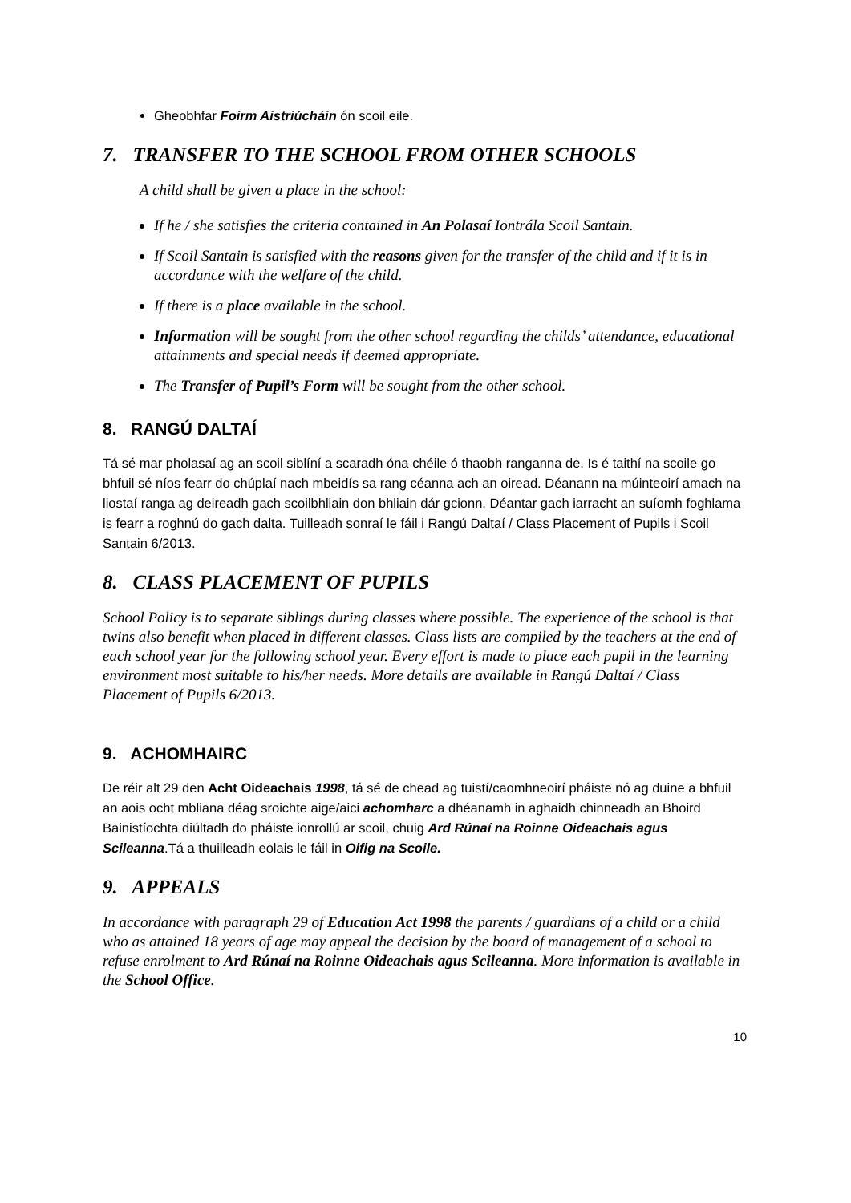Gheobhfar Foirm Aistriúcháin ón scoil eile.
7. TRANSFER TO THE SCHOOL FROM OTHER SCHOOLS
A child shall be given a place in the school:
If he / she satisfies the criteria contained in An Polasaí Iontrála Scoil Santain.
If Scoil Santain is satisfied with the reasons given for the transfer of the child and if it is in accordance with the welfare of the child.
If there is a place available in the school.
Information will be sought from the other school regarding the childs’ attendance, educational attainments and special needs if deemed appropriate.
The Transfer of Pupil’s Form will be sought from the other school.
8. RANGÚ DALTAÍ
Tá sé mar pholasaí ag an scoil siblíní a scaradh óna chéile ó thaobh ranganna de. Is é taithí na scoile go bhfuil sé níos fearr do chúplaí nach mbeidís sa rang céanna ach an oiread. Déanann na múinteoirí amach na liostaí ranga ag deireadh gach scoilbhliain don bhliain dár gcionn. Déantar gach iarracht an suíomh foghlama is fearr a roghnú do gach dalta. Tuilleadh sonraí le fáil i Rangú Daltaí / Class Placement of Pupils i Scoil Santain 6/2013.
8. CLASS PLACEMENT OF PUPILS
School Policy is to separate siblings during classes where possible. The experience of the school is that twins also benefit when placed in different classes. Class lists are compiled by the teachers at the end of each school year for the following school year. Every effort is made to place each pupil in the learning environment most suitable to his/her needs. More details are available in Rangú Daltaí / Class Placement of Pupils 6/2013.
9. ACHOMHAIRC
De réir alt 29 den Acht Oideachais 1998, tá sé de chead ag tuistí/caomhneoirí pháiste nó ag duine a bhfuil an aois ocht mbliana déag sroichte aige/aici achomharc a dhéanamh in aghaidh chinneadh an Bhoird Bainistíochta diúltadh do pháiste ionrollú ar scoil, chuig Ard Rúnaí na Roinne Oideachais agus Scileanna.Tá a thuilleadh eolais le fáil in Oifig na Scoile.
9. APPEALS
In accordance with paragraph 29 of Education Act 1998 the parents / guardians of a child or a child who as attained 18 years of age may appeal the decision by the board of management of a school to refuse enrolment to Ard Rúnaí na Roinne Oideachais agus Scileanna. More information is available in the School Office.
10